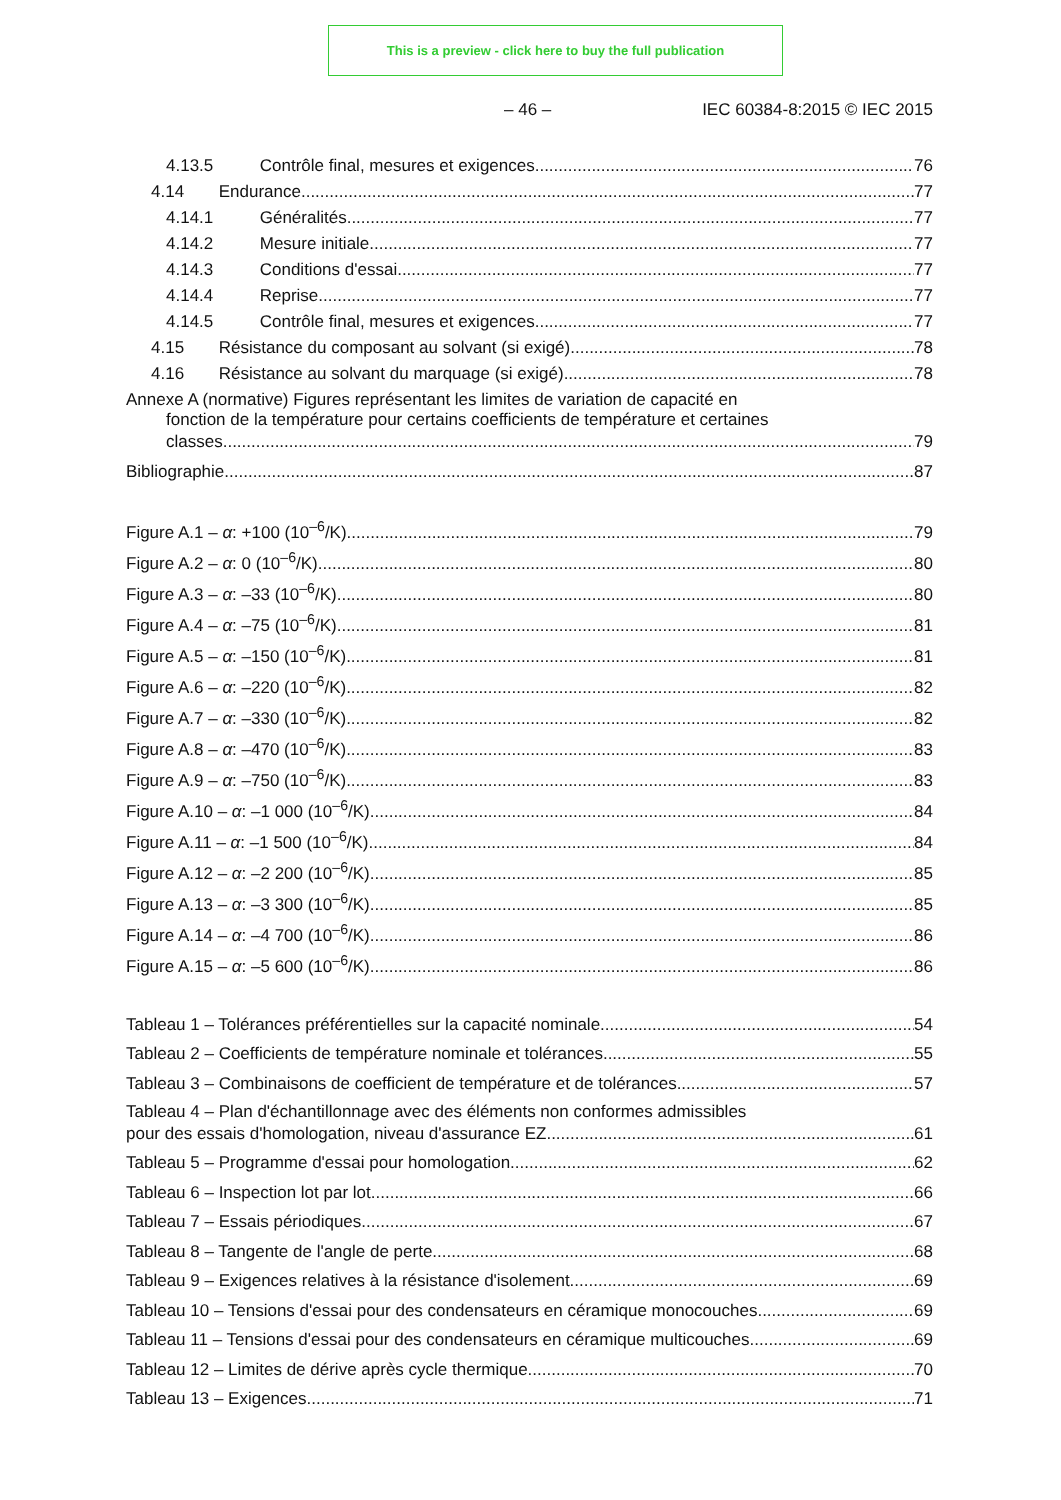This is a preview - click here to buy the full publication
– 46 – IEC 60384-8:2015 © IEC 2015
4.13.5 Contrôle final, mesures et exigences 76
4.14 Endurance 77
4.14.1 Généralités 77
4.14.2 Mesure initiale 77
4.14.3 Conditions d'essai 77
4.14.4 Reprise 77
4.14.5 Contrôle final, mesures et exigences 77
4.15 Résistance du composant au solvant (si exigé) 78
4.16 Résistance au solvant du marquage (si exigé) 78
Annexe A (normative) Figures représentant les limites de variation de capacité en
fonction de la température pour certains coefficients de température et certaines
classes 79
Bibliographie 87
Figure A.1 – α: +100 (10<sup>–6</sup>/K) 79
Figure A.2 – α: 0 (10<sup>–6</sup>/K) 80
Figure A.3 – α: –33 (10<sup>–6</sup>/K) 80
Figure A.4 – α: –75 (10<sup>–6</sup>/K) 81
Figure A.5 – α: –150 (10<sup>–6</sup>/K) 81
Figure A.6 – α: –220 (10<sup>–6</sup>/K) 82
Figure A.7 – α: –330 (10<sup>–6</sup>/K) 82
Figure A.8 – α: –470 (10<sup>–6</sup>/K) 83
Figure A.9 – α: –750 (10<sup>–6</sup>/K) 83
Figure A.10 – α: –1 000 (10<sup>–6</sup>/K) 84
Figure A.11 – α: –1 500 (10<sup>–6</sup>/K) 84
Figure A.12 – α: –2 200 (10<sup>–6</sup>/K) 85
Figure A.13 – α: –3 300 (10<sup>–6</sup>/K) 85
Figure A.14 – α: –4 700 (10<sup>–6</sup>/K) 86
Figure A.15 – α: –5 600 (10<sup>–6</sup>/K) 86
Tableau 1 – Tolérances préférentielles sur la capacité nominale 54
Tableau 2 – Coefficients de température nominale et tolérances 55
Tableau 3 – Combinaisons de coefficient de température et de tolérances 57
Tableau 4 – Plan d'échantillonnage avec des éléments non conformes admissibles
pour des essais d'homologation, niveau d'assurance EZ 61
Tableau 5 – Programme d'essai pour homologation 62
Tableau 6 – Inspection lot par lot 66
Tableau 7 – Essais périodiques 67
Tableau 8 – Tangente de l'angle de perte 68
Tableau 9 – Exigences relatives à la résistance d'isolement 69
Tableau 10 – Tensions d'essai pour des condensateurs en céramique monocouches 69
Tableau 11 – Tensions d'essai pour des condensateurs en céramique multicouches 69
Tableau 12 – Limites de dérive après cycle thermique 70
Tableau 13 – Exigences 71